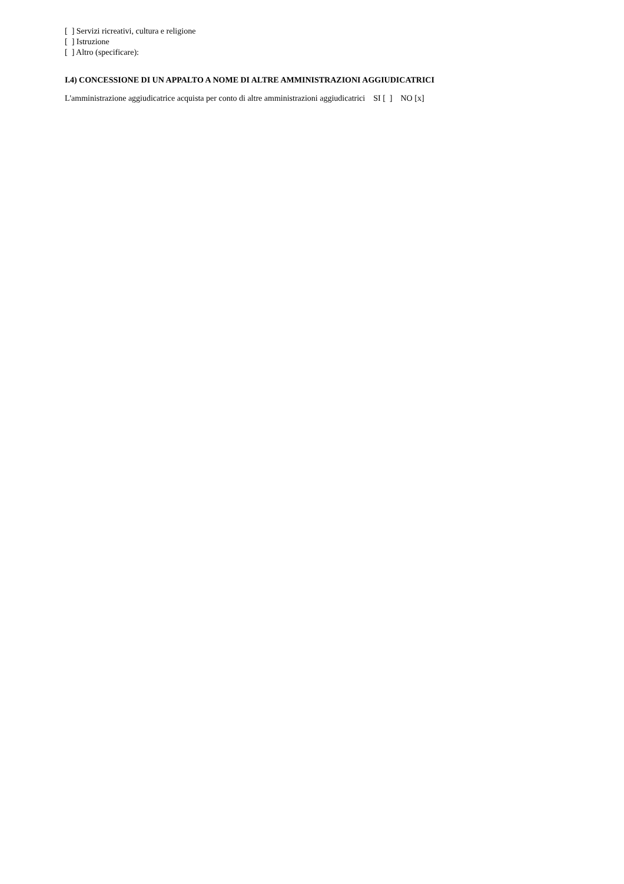[ ] Servizi ricreativi, cultura e religione
[ ] Istruzione
[ ] Altro (specificare):
I.4) CONCESSIONE DI UN APPALTO A NOME DI ALTRE AMMINISTRAZIONI AGGIUDICATRICI
L'amministrazione aggiudicatrice acquista per conto di altre amministrazioni aggiudicatrici SI [ ] NO [x]